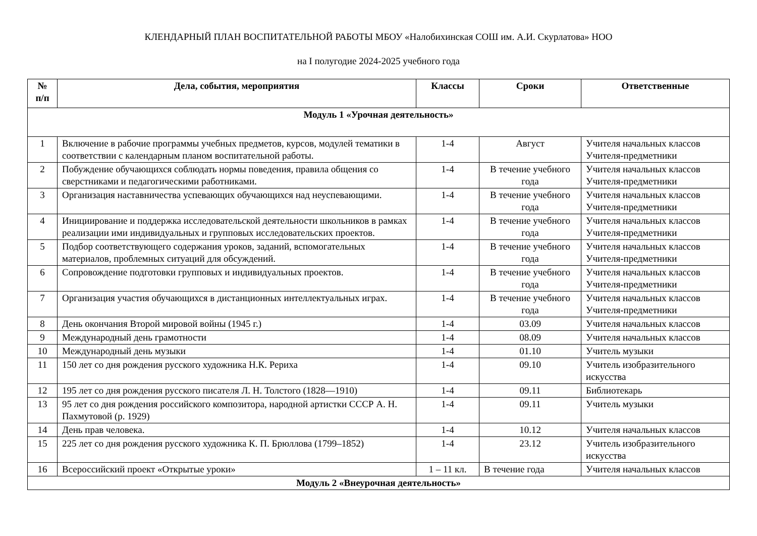КЛЕНДАРНЫЙ ПЛАН ВОСПИТАТЕЛЬНОЙ РАБОТЫ МБОУ «Налобихинская СОШ им. А.И. Скурлатова» НОО
на I полугодие 2024-2025 учебного года
| № п/п | Дела, события, мероприятия | Классы | Сроки | Ответственные |
| --- | --- | --- | --- | --- |
| Модуль 1 «Урочная деятельность» | | | | |
| 1 | Включение в рабочие программы учебных предметов, курсов, модулей тематики в соответствии с календарным планом воспитательной работы. | 1-4 | Август | Учителя начальных классов Учителя-предметники |
| 2 | Побуждение обучающихся соблюдать нормы поведения, правила общения со сверстниками и педагогическими работниками. | 1-4 | В течение учебного года | Учителя начальных классов Учителя-предметники |
| 3 | Организация наставничества успевающих обучающихся над неуспевающими. | 1-4 | В течение учебного года | Учителя начальных классов Учителя-предметники |
| 4 | Инициирование и поддержка исследовательской деятельности школьников в рамках реализации ими индивидуальных и групповых исследовательских проектов. | 1-4 | В течение учебного года | Учителя начальных классов Учителя-предметники |
| 5 | Подбор соответствующего содержания уроков, заданий, вспомогательных материалов, проблемных ситуаций для обсуждений. | 1-4 | В течение учебного года | Учителя начальных классов Учителя-предметники |
| 6 | Сопровождение подготовки групповых и индивидуальных проектов. | 1-4 | В течение учебного года | Учителя начальных классов Учителя-предметники |
| 7 | Организация участия обучающихся в дистанционных интеллектуальных играх. | 1-4 | В течение учебного года | Учителя начальных классов Учителя-предметники |
| 8 | День окончания Второй мировой войны (1945 г.) | 1-4 | 03.09 | Учителя начальных классов |
| 9 | Международный день грамотности | 1-4 | 08.09 | Учителя начальных классов |
| 10 | Международный день музыки | 1-4 | 01.10 | Учитель музыки |
| 11 | 150 лет со дня рождения русского художника Н.К. Рериха | 1-4 | 09.10 | Учитель изобразительного искусства |
| 12 | 195 лет со дня рождения русского писателя Л. Н. Толстого (1828—1910) | 1-4 | 09.11 | Библиотекарь |
| 13 | 95 лет со дня рождения российского композитора, народной артистки СССР А. Н. Пахмутовой (р. 1929) | 1-4 | 09.11 | Учитель музыки |
| 14 | День прав человека. | 1-4 | 10.12 | Учителя начальных классов |
| 15 | 225 лет со дня рождения русского художника К. П. Брюллова (1799–1852) | 1-4 | 23.12 | Учитель изобразительного искусства |
| 16 | Всероссийский проект «Открытые уроки» | 1 – 11 кл. | В течение года | Учителя начальных классов |
| Модуль 2 «Внеурочная деятельность» | | | | |